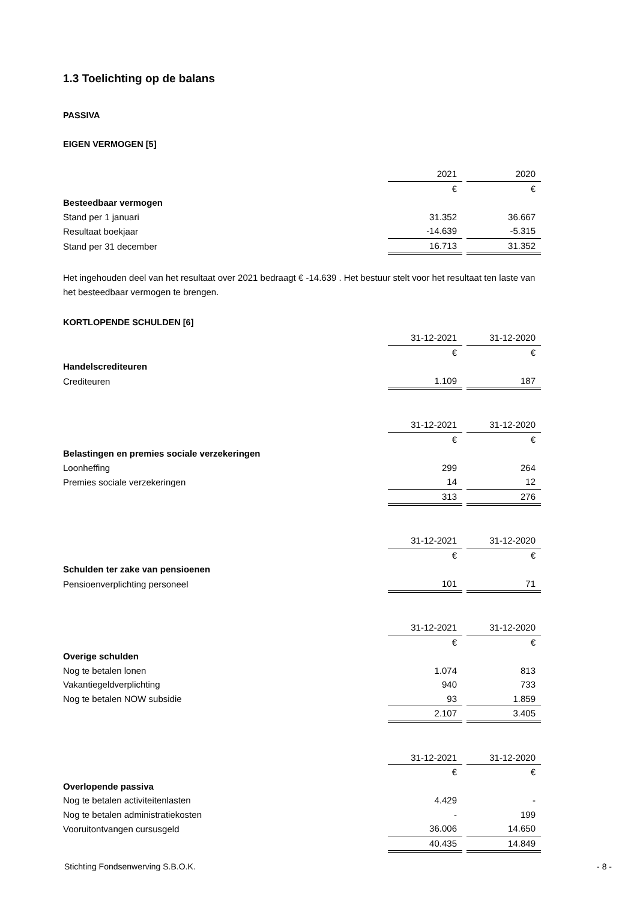1.3 Toelichting op de balans
PASSIVA
EIGEN VERMOGEN [5]
| | 2021 | | 2020 |
| | € | | € |
| Besteedbaar vermogen | | | |
| Stand per 1 januari | 31.352 | | 36.667 |
| Resultaat boekjaar | -14.639 | | -5.315 |
| Stand per 31 december | 16.713 | | 31.352 |
Het ingehouden deel van het resultaat over 2021 bedraagt € -14.639 . Het bestuur stelt voor het resultaat ten laste van het besteedbaar vermogen te brengen.
KORTLOPENDE SCHULDEN [6]
| | 31-12-2021 | | 31-12-2020 |
| | € | | € |
| Handelscrediteuren | | | |
| Crediteuren | 1.109 | | 187 |
| | 31-12-2021 | | 31-12-2020 |
| | € | | € |
| Belastingen en premies sociale verzekeringen | | | |
| Loonheffing | 299 | | 264 |
| Premies sociale verzekeringen | 14 | | 12 |
| | 313 | | 276 |
| | 31-12-2021 | | 31-12-2020 |
| | € | | € |
| Schulden ter zake van pensioenen | | | |
| Pensioenverplichting personeel | 101 | | 71 |
| | 31-12-2021 | | 31-12-2020 |
| | € | | € |
| Overige schulden | | | |
| Nog te betalen lonen | 1.074 | | 813 |
| Vakantiegeldverplichting | 940 | | 733 |
| Nog te betalen NOW subsidie | 93 | | 1.859 |
| | 2.107 | | 3.405 |
| | 31-12-2021 | | 31-12-2020 |
| | € | | € |
| Overlopende passiva | | | |
| Nog te betalen activiteitenlasten | 4.429 | | - |
| Nog te betalen administratiekosten | - | | 199 |
| Vooruitontvangen cursusgeld | 36.006 | | 14.650 |
| | 40.435 | | 14.849 |
Stichting Fondsenwerving S.B.O.K. - 8 -